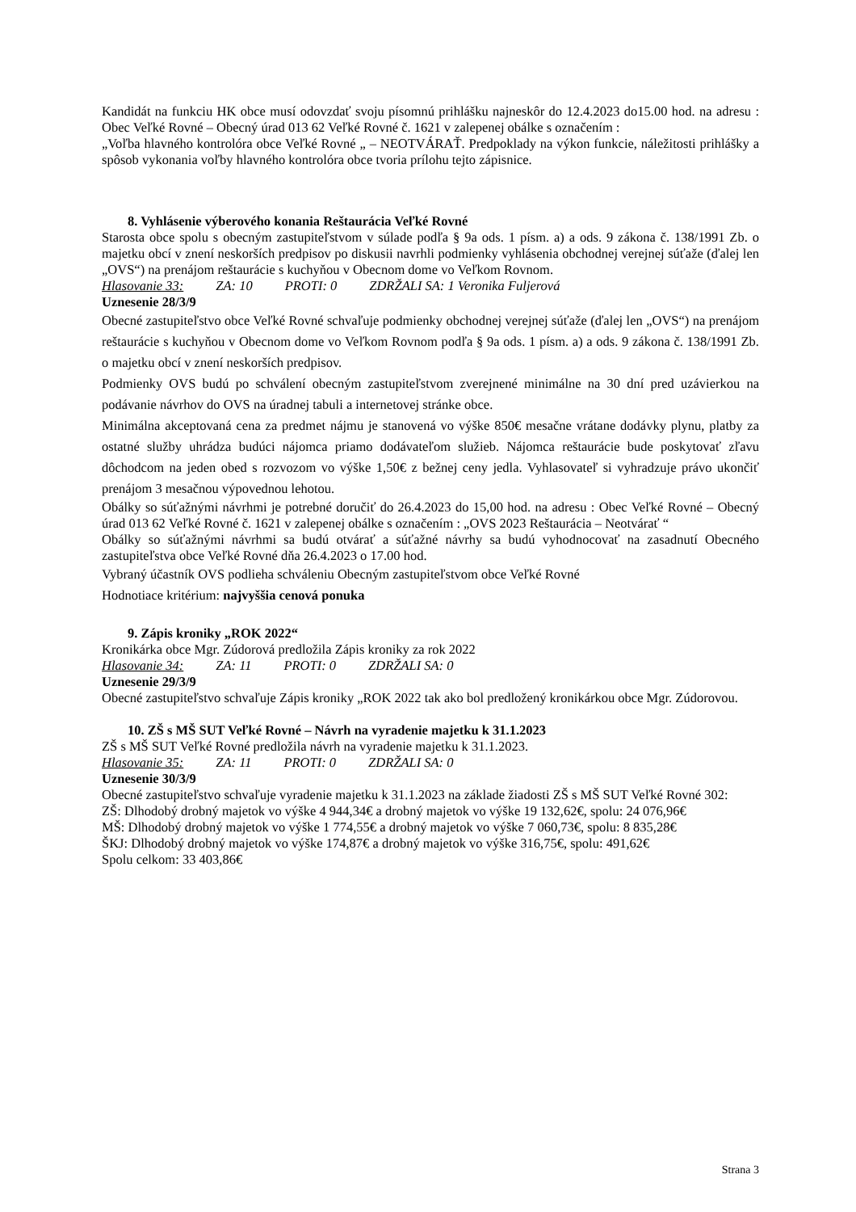Kandidát na funkciu HK obce musí odovzdať svoju písomnú prihlášku najneskôr do 12.4.2023 do15.00 hod. na adresu : Obec Veľké Rovné – Obecný úrad 013 62 Veľké Rovné č. 1621 v zalepenej obálke s označením :
„Voľba hlavného kontrolóra obce Veľké Rovné „ – NEOTVÁRAŤ. Predpoklady na výkon funkcie, náležitosti prihlášky a spôsob vykonania voľby hlavného kontrolóra obce tvoria prílohu tejto zápisnice.
8. Vyhlásenie výberového konania Reštaurácia Veľké Rovné
Starosta obce spolu s obecným zastupiteľstvom v súlade podľa § 9a ods. 1 písm. a) a ods. 9 zákona č. 138/1991 Zb. o majetku obcí v znení neskorších predpisov po diskusii navrhli podmienky vyhlásenia obchodnej verejnej súťaže (ďalej len „OVS“) na prenájom reštaurácie s kuchyňou v Obecnom dome vo Veľkom Rovnom.
Hlasovanie 33: ZA: 10 PROTI: 0 ZDRŽALI SA: 1 Veronika Fuljerová
Uznesenie 28/3/9
Obecné zastupiteľstvo obce Veľké Rovné schvaľuje podmienky obchodnej verejnej súťaže (ďalej len „OVS“) na prenájom reštaurácie s kuchyňou v Obecnom dome vo Veľkom Rovnom podľa § 9a ods. 1 písm. a) a ods. 9 zákona č. 138/1991 Zb. o majetku obcí v znení neskorších predpisov.
Podmienky OVS budú po schválení obecným zastupiteľstvom zverejnené minimálne na 30 dní pred uzávierkou na podávanie návrhov do OVS na úradnej tabuli a internetovej stránke obce.
Minimálna akceptovaná cena za predmet nájmu je stanovená vo výške 850€ mesačne vrátane dodávky plynu, platby za ostatné služby uhrádza budúci nájomca priamo dodávateľom služieb. Nájomca reštaurácie bude poskytovať zľavu dôchodcom na jeden obed s rozvozom vo výške 1,50€ z bežnej ceny jedla. Vyhlasovateľ si vyhradzuje právo ukončiť prenájom 3 mesačnou výpovednou lehotou.
Obálky so súťažnými návrhmi je potrebné doručiť do 26.4.2023 do 15,00 hod. na adresu : Obec Veľké Rovné – Obecný úrad 013 62 Veľké Rovné č. 1621 v zalepenej obálke s označením : „OVS 2023 Reštaurácia – Neotvárať “
Obálky so súťažnými návrhmi sa budú otvárať a súťažné návrhy sa budú vyhodnocovať na zasadnutí Obecného zastupiteľstva obce Veľké Rovné dňa 26.4.2023 o 17.00 hod.
Vybraný účastník OVS podlieha schváleniu Obecným zastupiteľstvom obce Veľké Rovné
Hodnotiace kritérium: najvyššia cenová ponuka
9. Zápis kroniky „ROK 2022“
Kronikárka obce Mgr. Zúdorová predložila Zápis kroniky za rok 2022
Hlasovanie 34: ZA: 11 PROTI: 0 ZDRŽALI SA: 0
Uznesenie 29/3/9
Obecné zastupiteľstvo schvaľuje Zápis kroniky „ROK 2022 tak ako bol predložený kronikárkou obce Mgr. Zúdorovou.
10. ZŠ s MŠ SUT Veľké Rovné – Návrh na vyradenie majetku k 31.1.2023
ZŠ s MŠ SUT Veľké Rovné predložila návrh na vyradenie majetku k 31.1.2023.
Hlasovanie 35: ZA: 11 PROTI: 0 ZDRŽALI SA: 0
Uznesenie 30/3/9
Obecné zastupiteľstvo schvaľuje vyradenie majetku k 31.1.2023 na základe žiadosti ZŠ s MŠ SUT Veľké Rovné 302:
ZŠ: Dlhodobý drobný majetok vo výške 4 944,34€ a drobný majetok vo výške 19 132,62€, spolu: 24 076,96€
MŠ: Dlhodobý drobný majetok vo výške 1 774,55€ a drobný majetok vo výške 7 060,73€, spolu: 8 835,28€
ŠKJ: Dlhodobý drobný majetok vo výške 174,87€ a drobný majetok vo výške 316,75€, spolu: 491,62€
Spolu celkom: 33 403,86€
Strana 3